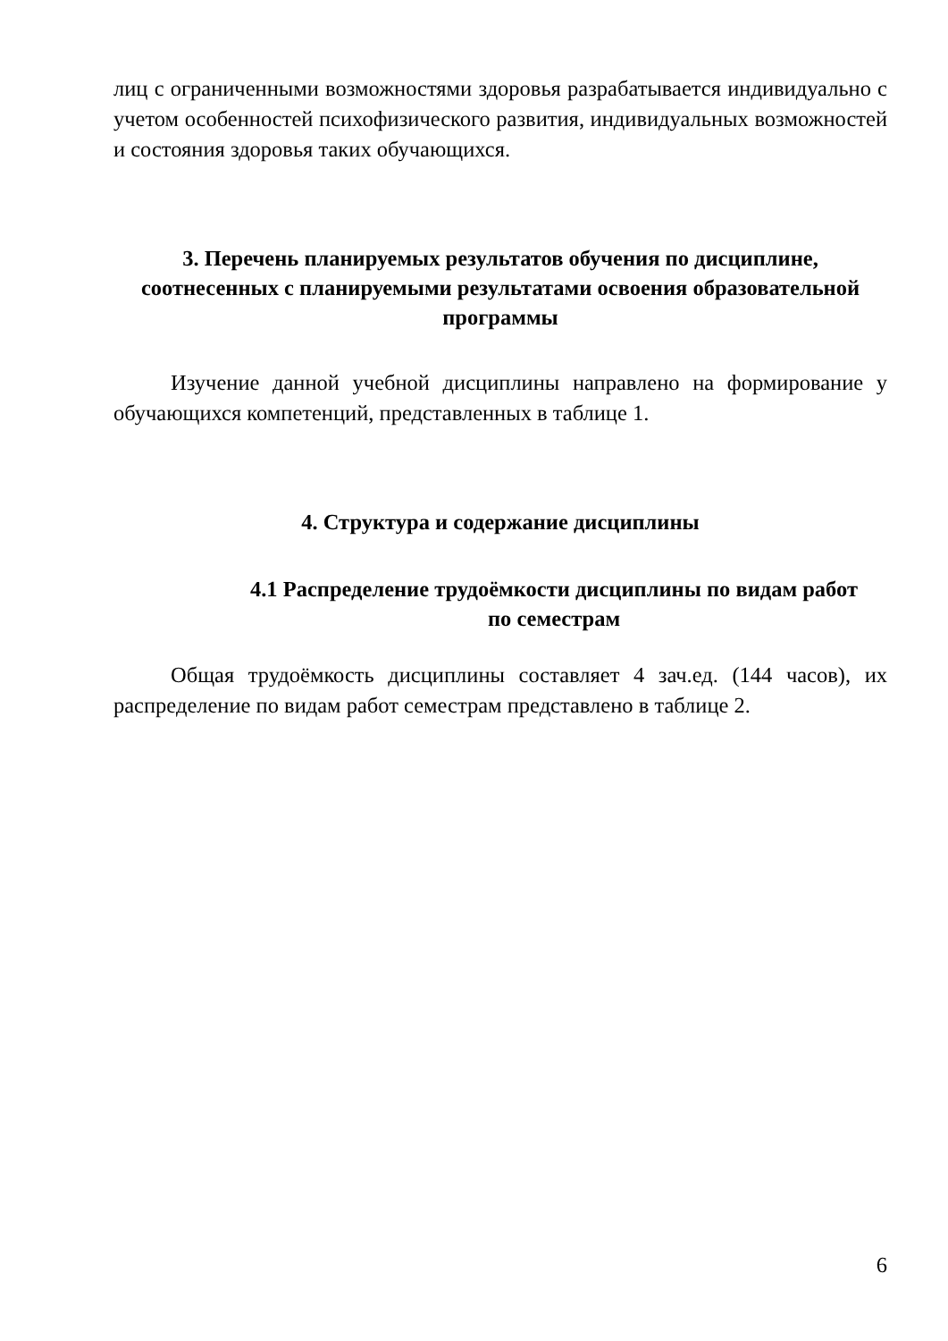лиц с ограниченными возможностями здоровья разрабатывается индивидуально с учетом особенностей психофизического развития, индивидуальных возможностей и состояния здоровья таких обучающихся.
3. Перечень планируемых результатов обучения по дисциплине, соотнесенных с планируемыми результатами освоения образовательной программы
Изучение данной учебной дисциплины направлено на формирование у обучающихся компетенций, представленных в таблице 1.
4. Структура и содержание дисциплины
4.1 Распределение трудоёмкости дисциплины по видам работ
по семестрам
Общая трудоёмкость дисциплины составляет 4 зач.ед. (144 часов), их распределение по видам работ семестрам представлено в таблице 2.
6